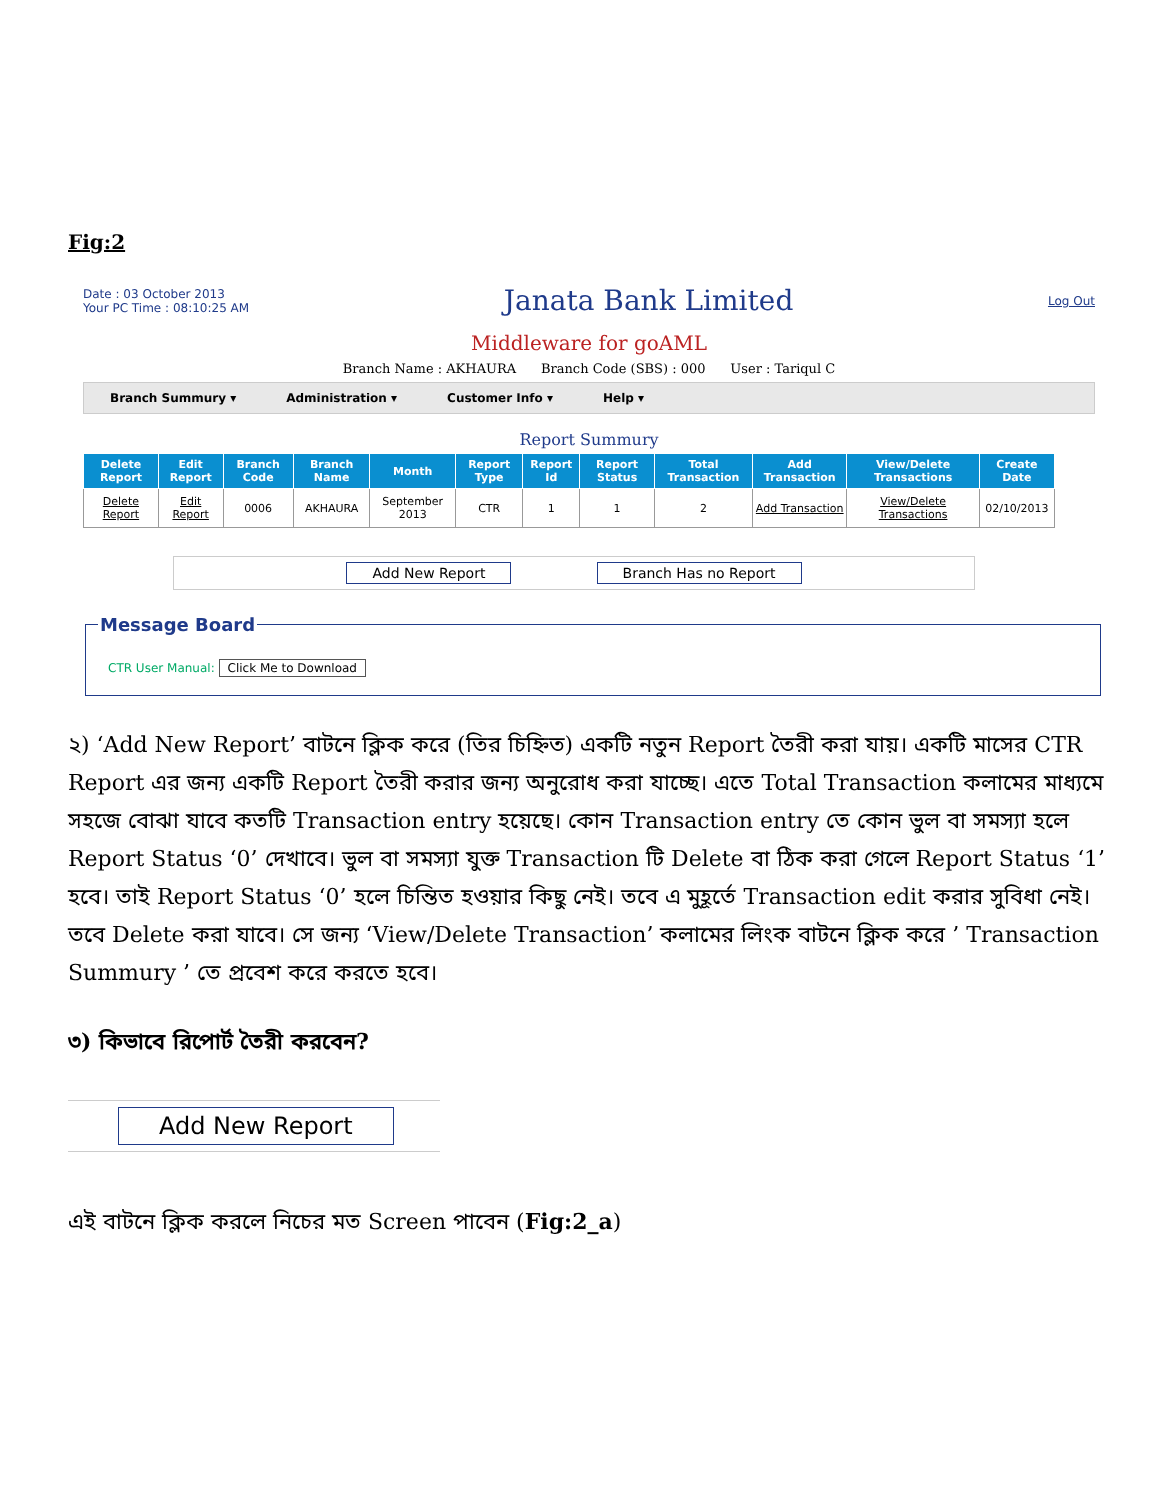Fig:2
Date : 03 October 2013
Your PC Time : 08:10:25 AM
Janata Bank Limited
Log Out
Middleware for goAML
Branch Name : AKHAURA Branch Code (SBS) : 000 User : Tariqul C
Branch Summury ▾ Administration ▾ Customer Info ▾ Help ▾
Report Summury
| Delete Report | Edit Report | Branch Code | Branch Name | Month | Report Type | Report Id | Report Status | Total Transaction | Add Transaction | View/Delete Transactions | Create Date |
| --- | --- | --- | --- | --- | --- | --- | --- | --- | --- | --- | --- |
| Delete Report | Edit Report | 0006 | AKHAURA | September 2013 | CTR | 1 | 1 | 2 | Add Transaction | View/Delete Transactions | 02/10/2013 |
Add New Report Branch Has no Report
Message Board
CTR User Manual: Click Me to Download
২) ‘Add New Report’ বাটনে ক্লিক করে (তির চিহ্নিত) একটি নতুন Report তৈরী করা যায়। একটি মাসের CTR Report এর জন্য একটি Report তৈরী করার জন্য অনুরোধ করা যাচ্ছে। এতে Total Transaction কলামের মাধ্যমে সহজে বোঝা যাবে কতটি Transaction entry হয়েছে। কোন Transaction entry তে কোন ভুল বা সমস্যা হলে Report Status ‘0’ দেখাবে। ভুল বা সমস্যা যুক্ত Transaction টি Delete বা ঠিক করা গেলে Report Status ‘1’ হবে। তাই Report Status ‘0’ হলে চিন্তিত হওয়ার কিছু নেই। তবে এ মুহূর্তে Transaction edit করার সুবিধা নেই। তবে Delete করা যাবে। সে জন্য ‘View/Delete Transaction’ কলামের লিংক বাটনে ক্লিক করে ’ Transaction Summury ’ তে প্রবেশ করে করতে হবে।
৩) কিভাবে রিপোর্ট তৈরী করবেন?
Add New Report
এই বাটনে ক্লিক করলে নিচের মত Screen পাবেন (Fig:2_a)